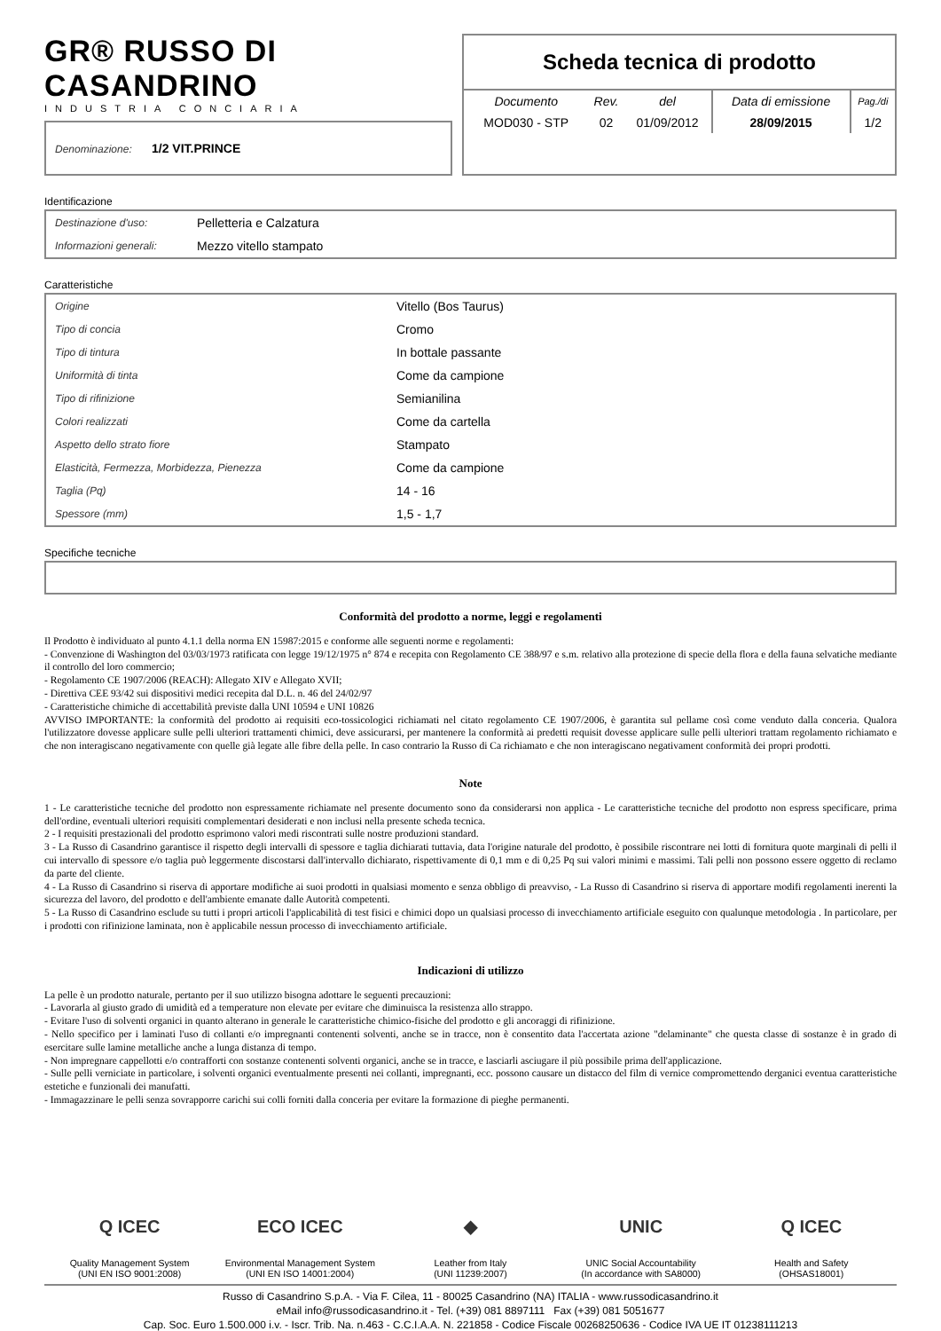GR® RUSSO DI CASANDRINO
INDUSTRIA CONCIARIA
Denominazione: 1/2 VIT.PRINCE
Scheda tecnica di prodotto
| Documento | Rev. | del | Data di emissione | Pag./di |
| MOD030 - STP | 02 | 01/09/2012 | 28/09/2015 | 1/2 |
Identificazione
| Destinazione d'uso: | Pelletteria e Calzatura |
| Informazioni generali: | Mezzo vitello stampato |
Caratteristiche
| Origine | Vitello (Bos Taurus) |
| Tipo di concia | Cromo |
| Tipo di tintura | In bottale passante |
| Uniformità di tinta | Come da campione |
| Tipo di rifinizione | Semianilina |
| Colori realizzati | Come da cartella |
| Aspetto dello strato fiore | Stampato |
| Elasticità, Fermezza, Morbidezza, Pienezza | Come da campione |
| Taglia (Pq) | 14 - 16 |
| Spessore (mm) | 1,5 - 1,7 |
Specifiche tecniche
Conformità del prodotto a norme, leggi e regolamenti
Il Prodotto è individuato al punto 4.1.1 della norma EN 15987:2015 e conforme alle seguenti norme e regolamenti:
- Convenzione di Washington del 03/03/1973 ratificata con legge 19/12/1975 n° 874 e recepita con Regolamento CE 388/97 e s.m. relativo alla protezione di specie della flora e della fauna selvatiche mediante il controllo del loro commercio;
- Regolamento CE 1907/2006 (REACH): Allegato XIV e Allegato XVII;
- Direttiva CEE 93/42 sui dispositivi medici recepita dal D.L. n. 46 del 24/02/97
- Caratteristiche chimiche di accettabilità previste dalla UNI 10594 e UNI 10826
AVVISO IMPORTANTE: la conformità del prodotto ai requisiti eco-tossicologici richiamati nel citato regolamento CE 1907/2006, è garantita sul pellame così come venduto dalla conceria. Qualora l'utilizzatore dovesse applicare sulle pelli ulteriori trattamenti chimici, deve assicurarsi, per mantenere la conformità ai predetti requisit dovesse applicare sulle pelli ulteriori trattam regolamento richiamato e che non interagiscano negativamente con quelle già legate alle fibre della pelle. In caso contrario la Russo di Ca richiamato e che non interagiscano negativament conformità dei propri prodotti.
Note
1 - Le caratteristiche tecniche del prodotto non espressamente richiamate nel presente documento sono da considerarsi non applica - Le caratteristiche tecniche del prodotto non espress specificare, prima dell'ordine, eventuali ulteriori requisiti complementari desiderati e non inclusi nella presente scheda tecnica.
2 - I requisiti prestazionali del prodotto esprimono valori medi riscontrati sulle nostre produzioni standard.
3 - La Russo di Casandrino garantisce il rispetto degli intervalli di spessore e taglia dichiarati tuttavia, data l'origine naturale del prodotto, è possibile riscontrare nei lotti di fornitura quote marginali di pelli il cui intervallo di spessore e/o taglia può leggermente discostarsi dall'intervallo dichiarato, rispettivamente di 0,1 mm e di 0,25 Pq sui valori minimi e massimi. Tali pelli non possono essere oggetto di reclamo da parte del cliente.
4 - La Russo di Casandrino si riserva di apportare modifiche ai suoi prodotti in qualsiasi momento e senza obbligo di preavviso, - La Russo di Casandrino si riserva di apportare modifi regolamenti inerenti la sicurezza del lavoro, del prodotto e dell'ambiente emanate dalle Autorità competenti.
5 - La Russo di Casandrino esclude su tutti i propri articoli l'applicabilità di test fisici e chimici dopo un qualsiasi processo di invecchiamento artificiale eseguito con qualunque metodologia . In particolare, per i prodotti con rifinizione laminata, non è applicabile nessun processo di invecchiamento artificiale.
Indicazioni di utilizzo
La pelle è un prodotto naturale, pertanto per il suo utilizzo bisogna adottare le seguenti precauzioni:
- Lavorarla al giusto grado di umidità ed a temperature non elevate per evitare che diminuisca la resistenza allo strappo.
- Evitare l'uso di solventi organici in quanto alterano in generale le caratteristiche chimico-fisiche del prodotto e gli ancoraggi di rifinizione.
- Nello specifico per i laminati l'uso di collanti e/o impregnanti contenenti solventi, anche se in tracce, non è consentito data l'accertata azione "delaminante" che questa classe di sostanze è in grado di esercitare sulle lamine metalliche anche a lunga distanza di tempo.
- Non impregnare cappellotti e/o contrafforti con sostanze contenenti solventi organici, anche se in tracce, e lasciarli asciugare il più possibile prima dell'applicazione.
- Sulle pelli verniciate in particolare, i solventi organici eventualmente presenti nei collanti, impregnanti, ecc. possono causare un distacco del film di vernice compromettendo derganici eventua caratteristiche estetiche e funzionali dei manufatti.
- Immagazzinare le pelli senza sovrapporre carichi sui colli forniti dalla conceria per evitare la formazione di pieghe permanenti.
Q ICEC
Quality Management System
(UNI EN ISO 9001:2008)
ECO ICEC
Environmental Management System
(UNI EN ISO 14001:2004)
◆
Leather from Italy
(UNI 11239:2007)
UNIC
UNIC Social Accountability
(In accordance with SA8000)
Q ICEC
Health and Safety
(OHSAS18001)
Russo di Casandrino S.p.A. - Via F. Cilea, 11 - 80025 Casandrino (NA) ITALIA - www.russodicasandrino.it
eMail info@russodicasandrino.it - Tel. (+39) 081 8897111 Fax (+39) 081 5051677
Cap. Soc. Euro 1.500.000 i.v. - Iscr. Trib. Na. n.463 - C.C.I.A.A. N. 221858 - Codice Fiscale 00268250636 - Codice IVA UE IT 01238111213